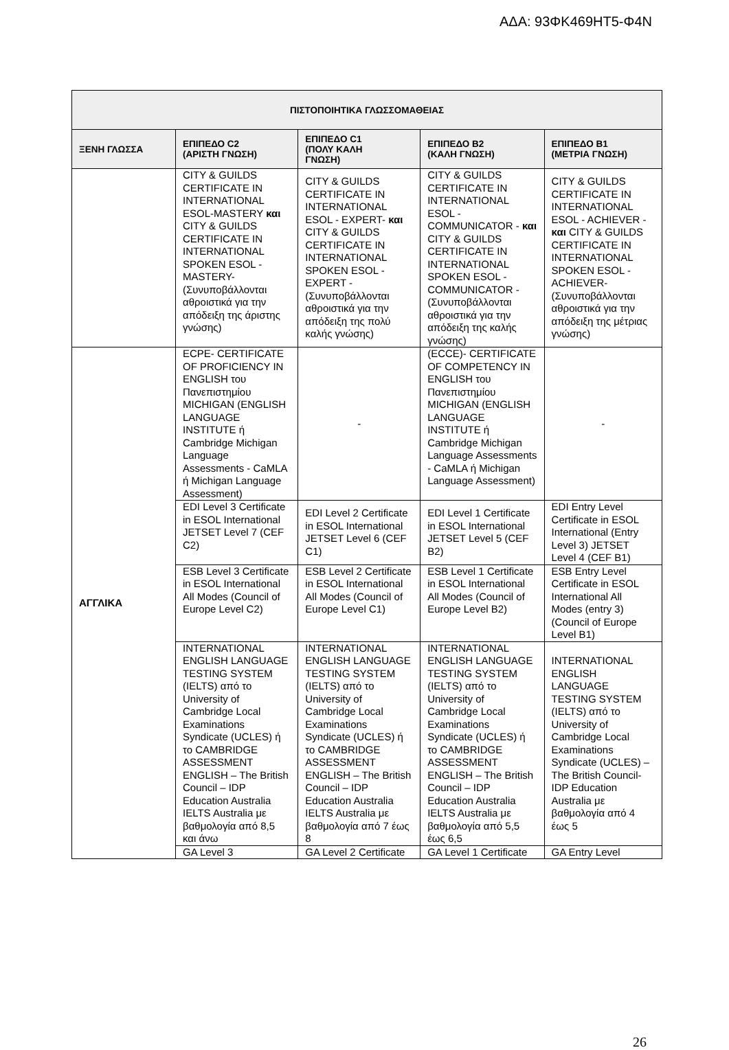ΑΔΑ: 93ΦΚ469ΗΤ5-Φ4Ν
| ΠΙΣΤΟΠΟΙΗΤΙΚΑ ΓΛΩΣΣΟΜΑΘΕΙΑΣ | | | | |
| --- | --- | --- | --- | --- |
| ΞΕΝΗ ΓΛΩΣΣΑ | ΕΠΙΠΕΔΟ C2 (ΑΡΙΣΤΗ ΓΝΩΣΗ) | ΕΠΙΠΕΔΟ C1 (ΠΟΛΥ ΚΑΛΗ ΓΝΩΣΗ) | ΕΠΙΠΕΔΟ B2 (ΚΑΛΗ ΓΝΩΣΗ) | ΕΠΙΠΕΔΟ B1 (ΜΕΤΡΙΑ ΓΝΩΣΗ) |
| | CITY & GUILDS CERTIFICATE IN INTERNATIONAL ESOL-MASTERY και CITY & GUILDS CERTIFICATE IN INTERNATIONAL SPOKEN ESOL - MASTERY- (Συνυποβάλλονται αθροιστικά για την απόδειξη της άριστης γνώσης) | CITY & GUILDS CERTIFICATE IN INTERNATIONAL ESOL - EXPERT- και CITY & GUILDS CERTIFICATE IN INTERNATIONAL SPOKEN ESOL - EXPERT - (Συνυποβάλλονται αθροιστικά για την απόδειξη της πολύ καλής γνώσης) | CITY & GUILDS CERTIFICATE IN INTERNATIONAL ESOL - COMMUNICATOR - και CITY & GUILDS CERTIFICATE IN INTERNATIONAL SPOKEN ESOL - COMMUNICATOR - (Συνυποβάλλονται αθροιστικά για την απόδειξη της καλής γνώσης) | CITY & GUILDS CERTIFICATE IN INTERNATIONAL ESOL - ACHIEVER - και CITY & GUILDS CERTIFICATE IN INTERNATIONAL SPOKEN ESOL - ACHIEVER- (Συνυποβάλλονται αθροιστικά για την απόδειξη της μέτριας γνώσης) |
| ΑΓΓΛΙΚΑ | ECPE- CERTIFICATE OF PROFICIENCY IN ENGLISH του Πανεπιστημίου MICHIGAN (ENGLISH LANGUAGE INSTITUTE ή Cambridge Michigan Language Assessments - CaMLA ή Michigan Language Assessment) | - | (ECCE)- CERTIFICATE OF COMPETENCY IN ENGLISH του Πανεπιστημίου MICHIGAN (ENGLISH LANGUAGE INSTITUTE ή Cambridge Michigan Language Assessments - CaMLA ή Michigan Language Assessment) | - |
| | EDI Level 3 Certificate in ESOL International JETSET Level 7 (CEF C2) | EDI Level 2 Certificate in ESOL International JETSET Level 6 (CEF C1) | EDI Level 1 Certificate in ESOL International JETSET Level 5 (CEF B2) | EDI Entry Level Certificate in ESOL International (Entry Level 3) JETSET Level 4 (CEF B1) |
| | ESB Level 3 Certificate in ESOL International All Modes (Council of Europe Level C2) | ESB Level 2 Certificate in ESOL International All Modes (Council of Europe Level C1) | ESB Level 1 Certificate in ESOL International All Modes (Council of Europe Level B2) | ESB Entry Level Certificate in ESOL International All Modes (entry 3) (Council of Europe Level B1) |
| | INTERNATIONAL ENGLISH LANGUAGE TESTING SYSTEM (IELTS) από το University of Cambridge Local Examinations Syndicate (UCLES) ή το CAMBRIDGE ASSESSMENT ENGLISH – The British Council – IDP Education Australia IELTS Australia με βαθμολογία από 8,5 και άνω | INTERNATIONAL ENGLISH LANGUAGE TESTING SYSTEM (IELTS) από το University of Cambridge Local Examinations Syndicate (UCLES) ή το CAMBRIDGE ASSESSMENT ENGLISH – The British Council – IDP Education Australia IELTS Australia με βαθμολογία από 7 έως 8 | INTERNATIONAL ENGLISH LANGUAGE TESTING SYSTEM (IELTS) από το University of Cambridge Local Examinations Syndicate (UCLES) ή το CAMBRIDGE ASSESSMENT ENGLISH – The British Council – IDP Education Australia IELTS Australia με βαθμολογία από 5,5 έως 6,5 | INTERNATIONAL ENGLISH LANGUAGE TESTING SYSTEM (IELTS) από το University of Cambridge Local Examinations Syndicate (UCLES) – The British Council-IDP Education Australia με βαθμολογία από 4 έως 5 |
| | GA Level 3 | GA Level 2 Certificate | GA Level 1 Certificate | GA Entry Level |
26